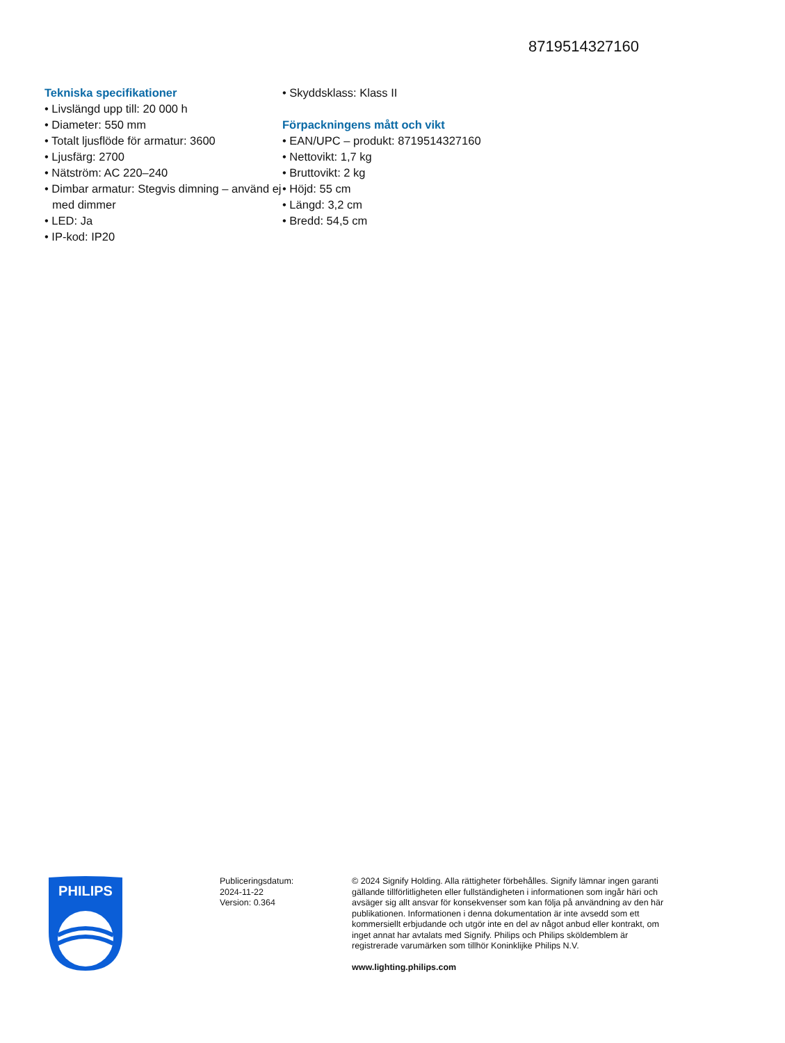8719514327160
Tekniska specifikationer
• Livslängd upp till: 20 000 h
• Diameter: 550 mm
• Totalt ljusflöde för armatur: 3600
• Ljusfärg: 2700
• Nätström: AC 220–240
• Dimbar armatur: Stegvis dimning – använd ej med dimmer
• LED: Ja
• IP-kod: IP20
• Skyddsklass: Klass II
Förpackningens mått och vikt
• EAN/UPC – produkt: 8719514327160
• Nettovikt: 1,7 kg
• Bruttovikt: 2 kg
• Höjd: 55 cm
• Längd: 3,2 cm
• Bredd: 54,5 cm
PHILIPS
Publiceringsdatum:
2024-11-22
Version: 0.364
© 2024 Signify Holding. Alla rättigheter förbehålles. Signify lämnar ingen garanti gällande tillförlitligheten eller fullständigheten i informationen som ingår häri och avsäger sig allt ansvar för konsekvenser som kan följa på användning av den här publikationen. Informationen i denna dokumentation är inte avsedd som ett kommersiellt erbjudande och utgör inte en del av något anbud eller kontrakt, om inget annat har avtalats med Signify. Philips och Philips sköldemblem är registrerade varumärken som tillhör Koninklijke Philips N.V.
www.lighting.philips.com